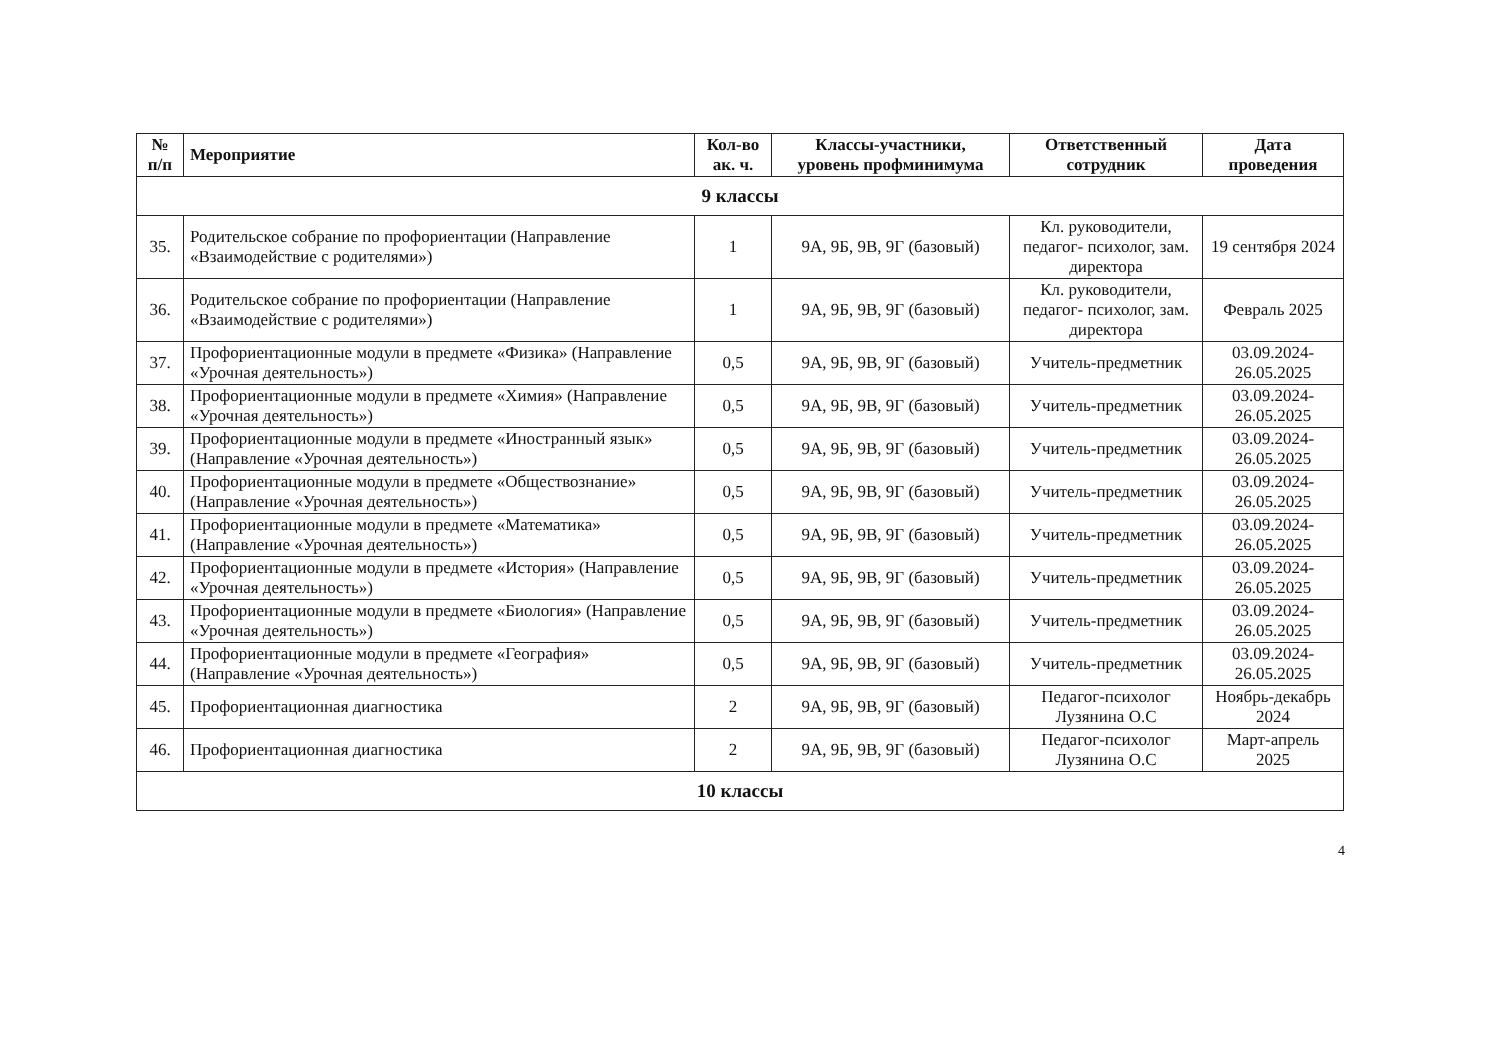| № п/п | Мероприятие | Кол-во ак. ч. | Классы-участники, уровень профминимума | Ответственный сотрудник | Дата проведения |
| --- | --- | --- | --- | --- | --- |
| 9 классы | | | | | |
| 35. | Родительское собрание по профориентации (Направление «Взаимодействие с родителями») | 1 | 9А, 9Б, 9В, 9Г (базовый) | Кл. руководители, педагог- психолог, зам. директора | 19 сентября 2024 |
| 36. | Родительское собрание по профориентации (Направление «Взаимодействие с родителями») | 1 | 9А, 9Б, 9В, 9Г (базовый) | Кл. руководители, педагог- психолог, зам. директора | Февраль 2025 |
| 37. | Профориентационные модули в предмете «Физика» (Направление «Урочная деятельность») | 0,5 | 9А, 9Б, 9В, 9Г (базовый) | Учитель-предметник | 03.09.2024-26.05.2025 |
| 38. | Профориентационные модули в предмете «Химия» (Направление «Урочная деятельность») | 0,5 | 9А, 9Б, 9В, 9Г (базовый) | Учитель-предметник | 03.09.2024-26.05.2025 |
| 39. | Профориентационные модули в предмете «Иностранный язык» (Направление «Урочная деятельность») | 0,5 | 9А, 9Б, 9В, 9Г (базовый) | Учитель-предметник | 03.09.2024-26.05.2025 |
| 40. | Профориентационные модули в предмете «Обществознание» (Направление «Урочная деятельность») | 0,5 | 9А, 9Б, 9В, 9Г (базовый) | Учитель-предметник | 03.09.2024-26.05.2025 |
| 41. | Профориентационные модули в предмете «Математика» (Направление «Урочная деятельность») | 0,5 | 9А, 9Б, 9В, 9Г (базовый) | Учитель-предметник | 03.09.2024-26.05.2025 |
| 42. | Профориентационные модули в предмете «История» (Направление «Урочная деятельность») | 0,5 | 9А, 9Б, 9В, 9Г (базовый) | Учитель-предметник | 03.09.2024-26.05.2025 |
| 43. | Профориентационные модули в предмете «Биология» (Направление «Урочная деятельность») | 0,5 | 9А, 9Б, 9В, 9Г (базовый) | Учитель-предметник | 03.09.2024-26.05.2025 |
| 44. | Профориентационные модули в предмете «География» (Направление «Урочная деятельность») | 0,5 | 9А, 9Б, 9В, 9Г (базовый) | Учитель-предметник | 03.09.2024-26.05.2025 |
| 45. | Профориентационная диагностика | 2 | 9А, 9Б, 9В, 9Г (базовый) | Педагог-психолог Лузянина О.С | Ноябрь-декабрь 2024 |
| 46. | Профориентационная диагностика | 2 | 9А, 9Б, 9В, 9Г (базовый) | Педагог-психолог Лузянина О.С | Март-апрель 2025 |
| 10 классы | | | | | |
4